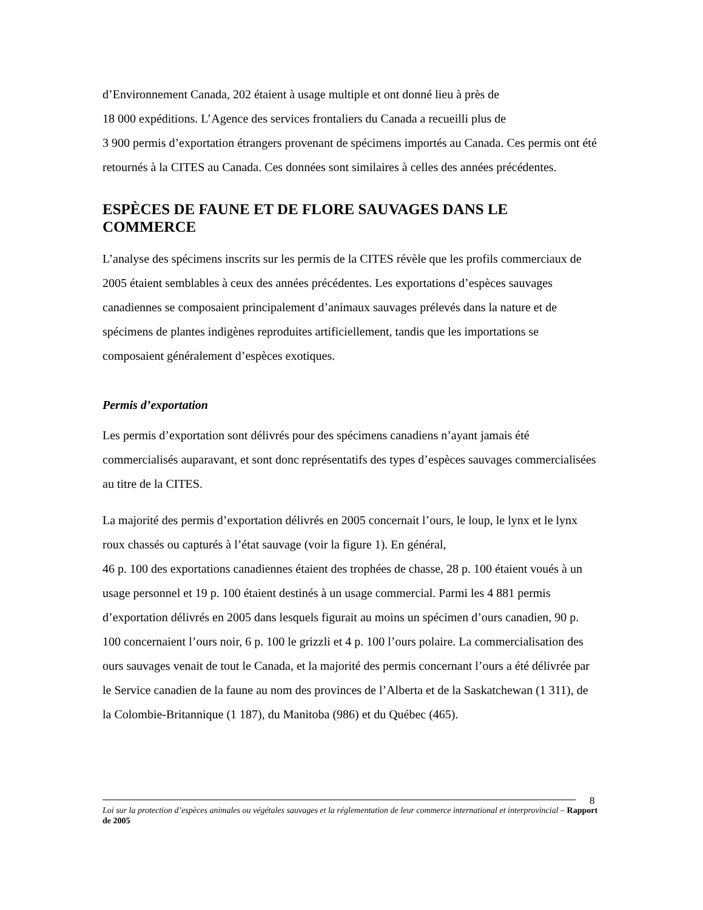d’Environnement Canada, 202 étaient à usage multiple et ont donné lieu à près de
18 000 expéditions. L’Agence des services frontaliers du Canada a recueilli plus de
3 900 permis d’exportation étrangers provenant de spécimens importés au Canada. Ces permis ont été retournés à la CITES au Canada. Ces données sont similaires à celles des années précédentes.
ESPÈCES DE FAUNE ET DE FLORE SAUVAGES DANS LE COMMERCE
L’analyse des spécimens inscrits sur les permis de la CITES révèle que les profils commerciaux de 2005 étaient semblables à ceux des années précédentes. Les exportations d’espèces sauvages canadiennes se composaient principalement d’animaux sauvages prélevés dans la nature et de spécimens de plantes indigènes reproduites artificiellement, tandis que les importations se composaient généralement d’espèces exotiques.
Permis d’exportation
Les permis d’exportation sont délivrés pour des spécimens canadiens n’ayant jamais été commercialisés auparavant, et sont donc représentatifs des types d’espèces sauvages commercialisées au titre de la CITES.
La majorité des permis d’exportation délivrés en 2005 concernait l’ours, le loup, le lynx et le lynx roux chassés ou capturés à l’état sauvage (voir la figure 1). En général,
46 p. 100 des exportations canadiennes étaient des trophées de chasse, 28 p. 100 étaient voués à un usage personnel et 19 p. 100 étaient destinés à un usage commercial. Parmi les 4 881 permis d’exportation délivrés en 2005 dans lesquels figurait au moins un spécimen d’ours canadien, 90 p. 100 concernaient l’ours noir, 6 p. 100 le grizzli et 4 p. 100 l’ours polaire. La commercialisation des ours sauvages venait de tout le Canada, et la majorité des permis concernant l’ours a été délivrée par le Service canadien de la faune au nom des provinces de l’Alberta et de la Saskatchewan (1 311), de la Colombie-Britannique (1 187), du Manitoba (986) et du Québec (465).
8
Loi sur la protection d’espèces animales ou végétales sauvages et la réglementation de leur commerce international et interprovincial – Rapport de 2005